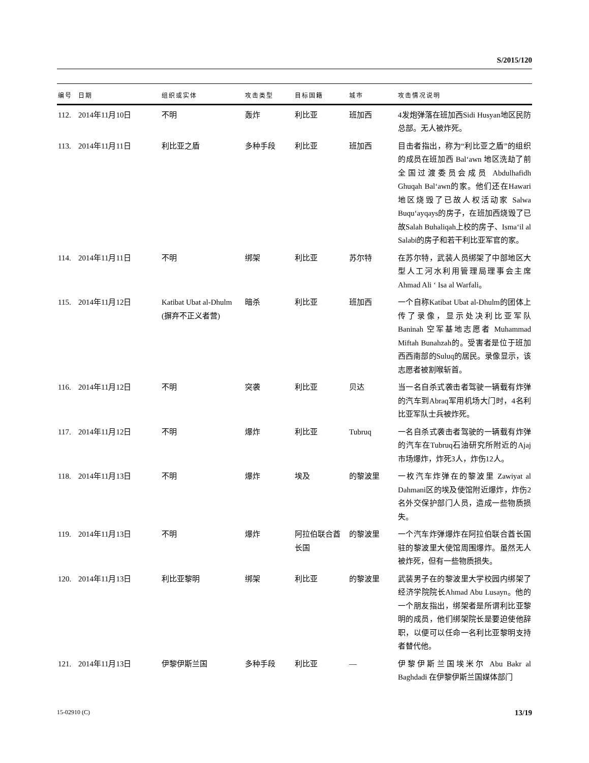S/2015/120
| 编号 | 日期 | 组织或实体 | 攻击类型 | 目标国籍 | 城市 | 攻击情况说明 |
| --- | --- | --- | --- | --- | --- | --- |
| 112. | 2014年11月10日 | 不明 | 轰炸 | 利比亚 | 班加西 | 4发炮弹落在班加西Sidi Husyan地区民防总部。无人被炸死。 |
| 113. | 2014年11月11日 | 利比亚之盾 | 多种手段 | 利比亚 | 班加西 | 目击者指出，称为“利比亚之盾”的组织的成员在班加西 Bal‘awn 地区洗劫了前全国过渡委员会成员 Abdulhafidh Ghuqah Bal‘awn的家。他们还在Hawari地区烧毁了已故人权活动家 Salwa Buqu‘ayqays的房子，在班加西烧毁了已故Salah Buhaliqah上校的房子、Isma‘il al Salabi的房子和若干利比亚军官的家。 |
| 114. | 2014年11月11日 | 不明 | 绑架 | 利比亚 | 苏尔特 | 在苏尔特，武装人员绑架了中部地区大型人工河水利用管理局理事会主席Ahmad Ali ‘ Isa al Warfali。 |
| 115. | 2014年11月12日 | Katibat Ubat al-Dhulm (摒弃不正义者营) | 暗杀 | 利比亚 | 班加西 | 一个自称Katibat Ubat al-Dhulm的团体上传了录像，显示处决利比亚军队 Baninah 空军基地志愿者 Muhammad Miftah Bunahzah的。受害者是位于班加西西南部的Suluq的居民。录像显示，该志愿者被割喉斩首。 |
| 116. | 2014年11月12日 | 不明 | 突袭 | 利比亚 | 贝达 | 当一名自杀式袭击者驾驶一辆载有炸弹的汽车到Abraq军用机场大门时，4名利比亚军队士兵被炸死。 |
| 117. | 2014年11月12日 | 不明 | 爆炸 | 利比亚 | Tubruq | 一名自杀式袭击者驾驶的一辆载有炸弹的汽车在Tubruq石油研究所附近的Ajaj市场爆炸，炸死3人，炸伤12人。 |
| 118. | 2014年11月13日 | 不明 | 爆炸 | 埃及 | 的黎波里 | 一枚汽车炸弹在的黎波里 Zawiyat al Dahmani区的埃及使馆附近爆炸，炸伤2名外交保护部门人员，造成一些物质损失。 |
| 119. | 2014年11月13日 | 不明 | 爆炸 | 阿拉伯联合酋长国 | 的黎波里 | 一个汽车炸弹爆炸在阿拉伯联合酋长国驻的黎波里大使馆周围爆炸。虽然无人被炸死，但有一些物质损失。 |
| 120. | 2014年11月13日 | 利比亚黎明 | 绑架 | 利比亚 | 的黎波里 | 武装男子在的黎波里大学校园内绑架了经济学院院长Ahmad Abu Lusayn。他的一个朋友指出，绑架者是所谓利比亚黎明的成员，他们绑架院长是要迫使他辞职，以便可以任命一名利比亚黎明支持者替代他。 |
| 121. | 2014年11月13日 | 伊黎伊斯兰国 | 多种手段 | 利比亚 | — | 伊黎伊斯兰国埃米尔 Abu Bakr al Baghdadi 在伊黎伊斯兰国媒体部门 |
15-02910 (C) 13/19